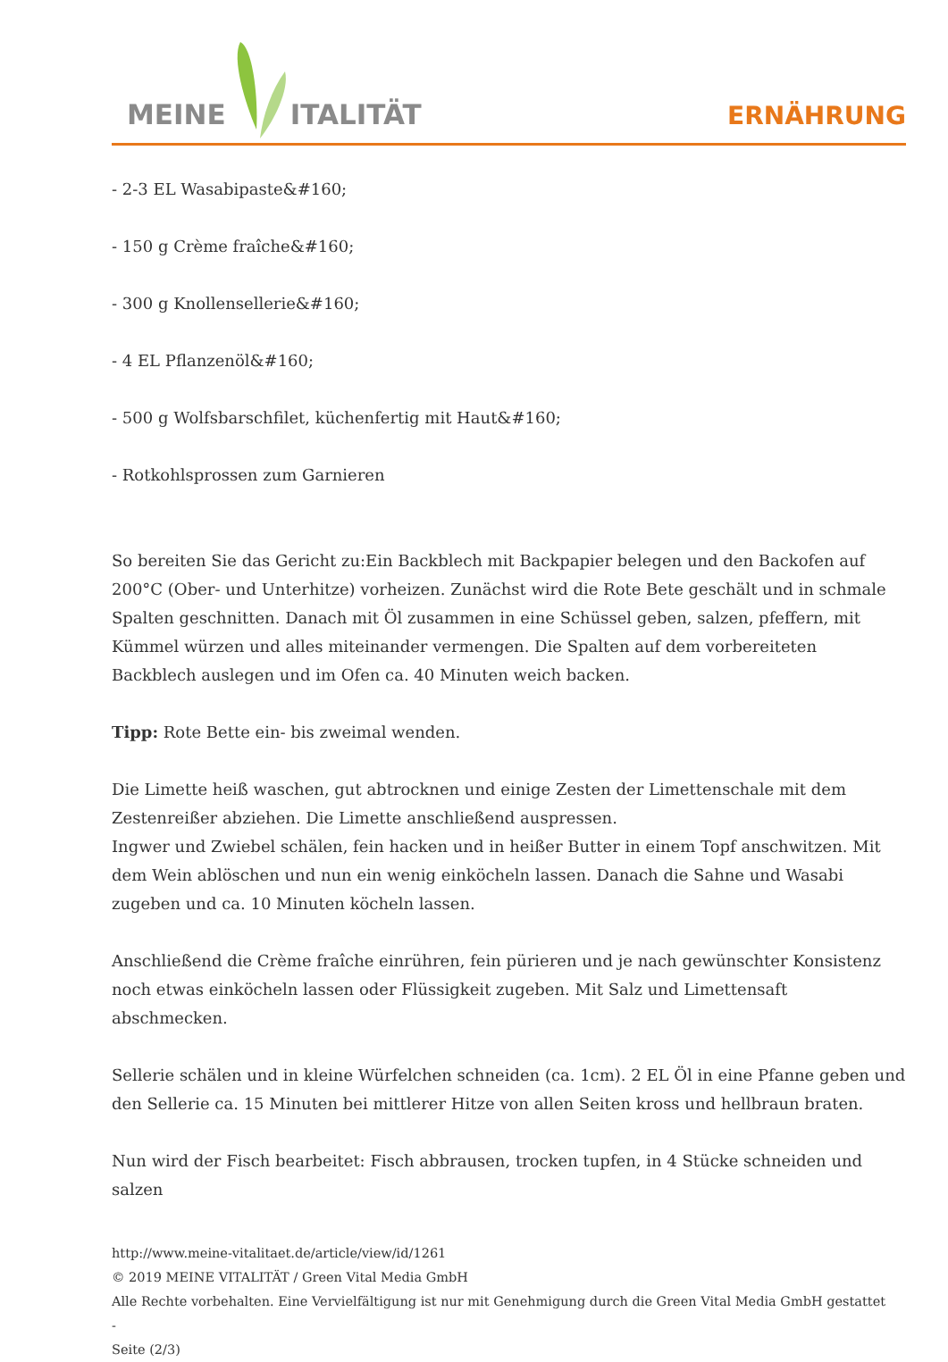MEINE ITALITÄT
ERNÄHRUNG
- 2-3 EL Wasabipaste&#160;
- 150 g Crème fraîche&#160;
- 300 g Knollensellerie&#160;
- 4 EL Pflanzenöl&#160;
- 500 g Wolfsbarschfilet, küchenfertig mit Haut&#160;
- Rotkohlsprossen zum Garnieren
So bereiten Sie das Gericht zu:Ein Backblech mit Backpapier belegen und den Backofen auf 200°C (Ober- und Unterhitze) vorheizen. Zunächst wird die Rote Bete geschält und in schmale Spalten geschnitten. Danach mit Öl zusammen in eine Schüssel geben, salzen, pfeffern, mit Kümmel würzen und alles miteinander vermengen. Die Spalten auf dem vorbereiteten Backblech auslegen und im Ofen ca. 40 Minuten weich backen.
Tipp: Rote Bette ein- bis zweimal wenden.
Die Limette heiß waschen, gut abtrocknen und einige Zesten der Limettenschale mit dem Zestenreißer abziehen. Die Limette anschließend auspressen.
Ingwer und Zwiebel schälen, fein hacken und in heißer Butter in einem Topf anschwitzen. Mit dem Wein ablöschen und nun ein wenig einköcheln lassen. Danach die Sahne und Wasabi zugeben und ca. 10 Minuten köcheln lassen.
Anschließend die Crème fraîche einrühren, fein pürieren und je nach gewünschter Konsistenz noch etwas einköcheln lassen oder Flüssigkeit zugeben. Mit Salz und Limettensaft abschmecken.
Sellerie schälen und in kleine Würfelchen schneiden (ca. 1cm). 2 EL Öl in eine Pfanne geben und den Sellerie ca. 15 Minuten bei mittlerer Hitze von allen Seiten kross und hellbraun braten.
Nun wird der Fisch bearbeitet: Fisch abbrausen, trocken tupfen, in 4 Stücke schneiden und salzen
http://www.meine-vitalitaet.de/article/view/id/1261
© 2019 MEINE VITALITÄT / Green Vital Media GmbH
Alle Rechte vorbehalten. Eine Vervielfältigung ist nur mit Genehmigung durch die Green Vital Media GmbH gestattet
-
Seite (2/3)